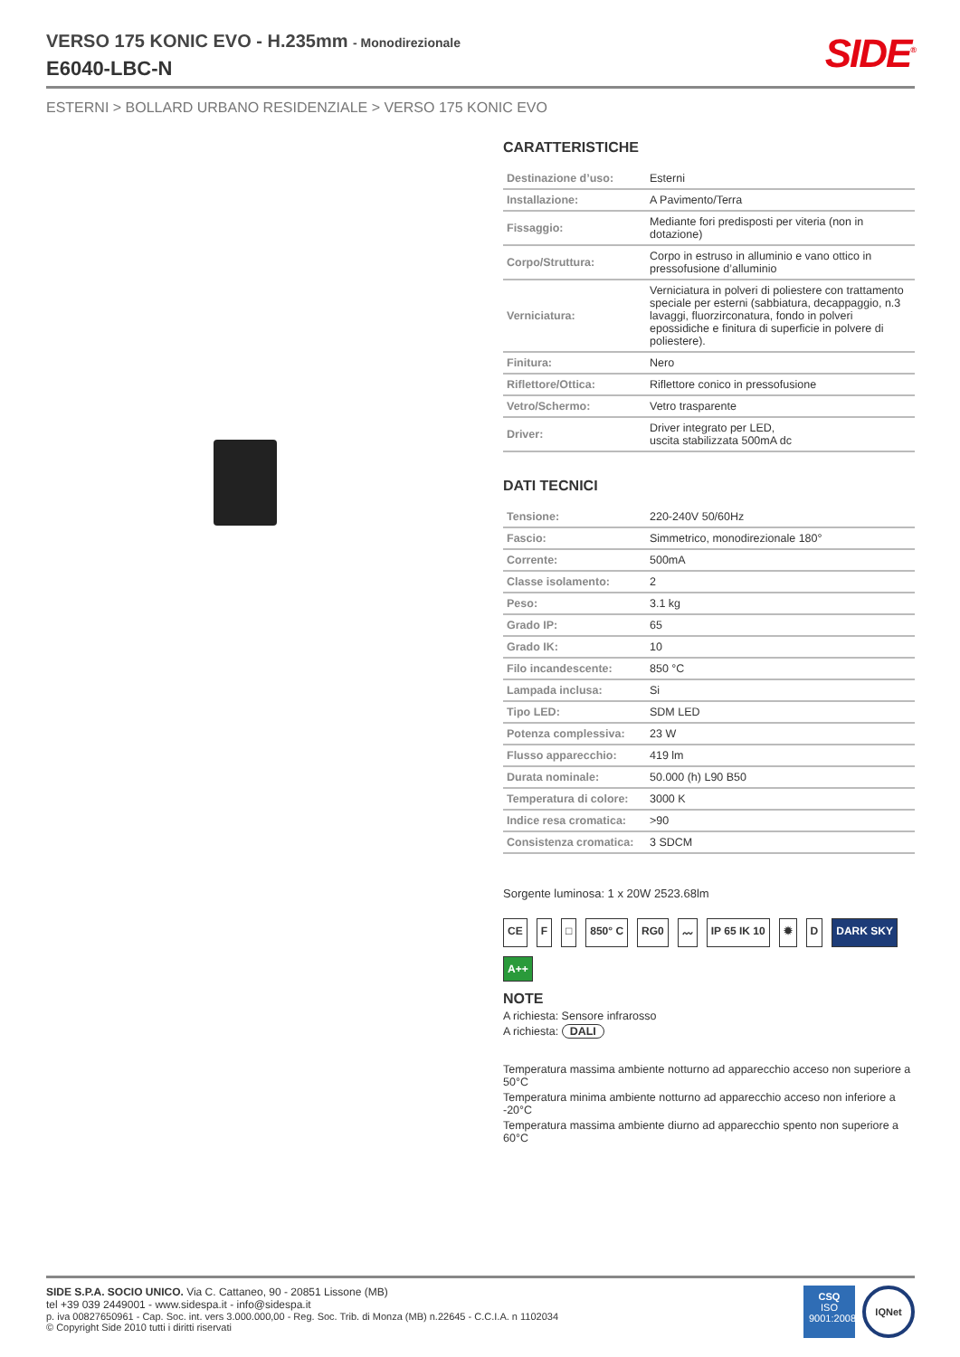VERSO 175 KONIC EVO - H.235mm - Monodirezionale
E6040-LBC-N
SIDE<sup>®</sup>
ESTERNI > BOLLARD URBANO RESIDENZIALE > VERSO 175 KONIC EVO
CARATTERISTICHE
| Destinazione d’uso: | Esterni |
| Installazione: | A Pavimento/Terra |
| Fissaggio: | Mediante fori predisposti per viteria (non in dotazione) |
| Corpo/Struttura: | Corpo in estruso in alluminio e vano ottico in pressofusione d’alluminio |
| Verniciatura: | Verniciatura in polveri di poliestere con trattamento speciale per esterni (sabbiatura, decappaggio, n.3 lavaggi, fluorzirconatura, fondo in polveri epossidiche e finitura di superficie in polvere di poliestere). |
| Finitura: | Nero |
| Riflettore/Ottica: | Riflettore conico in pressofusione |
| Vetro/Schermo: | Vetro trasparente |
| Driver: | Driver integrato per LED, uscita stabilizzata 500mA dc |
DATI TECNICI
| Tensione: | 220-240V 50/60Hz |
| Fascio: | Simmetrico, monodirezionale 180° |
| Corrente: | 500mA |
| Classe isolamento: | 2 |
| Peso: | 3.1 kg |
| Grado IP: | 65 |
| Grado IK: | 10 |
| Filo incandescente: | 850 °C |
| Lampada inclusa: | Si |
| Tipo LED: | SDM LED |
| Potenza complessiva: | 23 W |
| Flusso apparecchio: | 419 lm |
| Durata nominale: | 50.000 (h) L90 B50 |
| Temperatura di colore: | 3000 K |
| Indice resa cromatica: | >90 |
| Consistenza cromatica: | 3 SDCM |
Sorgente luminosa: 1 x 20W 2523.68lm
CE F □ 850° C RG0 〰 IP 65 IK 10 ✹ D DARK SKY A++
NOTE
A richiesta: Sensore infrarosso
A richiesta: DALI
Temperatura massima ambiente notturno ad apparecchio acceso non superiore a 50°C
Temperatura minima ambiente notturno ad apparecchio acceso non inferiore a -20°C
Temperatura massima ambiente diurno ad apparecchio spento non superiore a 60°C
SIDE S.P.A. SOCIO UNICO. Via C. Cattaneo, 90 - 20851 Lissone (MB)
tel +39 039 2449001 - www.sidespa.it - info@sidespa.it
p. iva 00827650961 - Cap. Soc. int. vers 3.000.000,00 - Reg. Soc. Trib. di Monza (MB) n.22645 - C.C.I.A. n 1102034
© Copyright Side 2010 tutti i diritti riservati
CSQ
ISO 9001:2008
IQNet